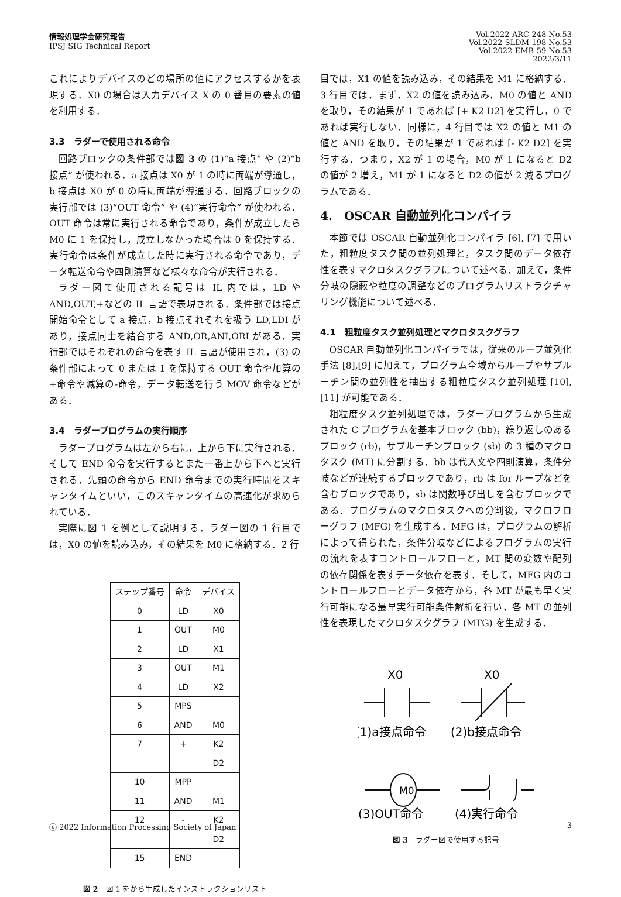情報処理学会研究報告
IPSJ SIG Technical Report
Vol.2022-ARC-248 No.53
Vol.2022-SLDM-198 No.53
Vol.2022-EMB-59 No.53
2022/3/11
これによりデバイスのどの場所の値にアクセスするかを表現する．X0 の場合は入力デバイス X の 0 番目の要素の値を利用する．
3.3　ラダーで使用される命令
回路ブロックの条件部では図 3 の (1)“a 接点” や (2)“b 接点” が使われる．a 接点は X0 が 1 の時に両端が導通し，b 接点は X0 が 0 の時に両端が導通する．回路ブロックの実行部では (3)“OUT 命令” や (4)“実行命令” が使われる．OUT 命令は常に実行される命令であり，条件が成立したら M0 に 1 を保持し，成立しなかった場合は 0 を保持する．実行命令は条件が成立した時に実行される命令であり，データ転送命令や四則演算など様々な命令が実行される．
ラダー図で使用される記号は IL 内では，LD や AND,OUT,+などの IL 言語で表現される．条件部では接点開始命令として a 接点，b 接点それぞれを扱う LD,LDI があり，接点同士を結合する AND,OR,ANI,ORI がある．実行部ではそれぞれの命令を表す IL 言語が使用され，(3) の条件部によって 0 または 1 を保持する OUT 命令や加算の+命令や減算の-命令，データ転送を行う MOV 命令などがある．
3.4　ラダープログラムの実行順序
ラダープログラムは左から右に，上から下に実行される．そして END 命令を実行するとまた一番上から下へと実行される．先頭の命令から END 命令までの実行時間をスキャンタイムといい，このスキャンタイムの高速化が求められている．
実際に図 1 を例として説明する．ラダー図の 1 行目では，X0 の値を読み込み，その結果を M0 に格納する．2 行
| ステップ番号 | 命令 | デバイス |
| --- | --- | --- |
| 0 | LD | X0 |
| 1 | OUT | M0 |
| 2 | LD | X1 |
| 3 | OUT | M1 |
| 4 | LD | X2 |
| 5 | MPS | |
| 6 | AND | M0 |
| 7 | + | K2 |
| | | D2 |
| 10 | MPP | |
| 11 | AND | M1 |
| 12 | - | K2 |
| | | D2 |
| 15 | END | |
図 2　図 1 をから生成したインストラクションリスト
目では，X1 の値を読み込み，その結果を M1 に格納する．3 行目では，まず，X2 の値を読み込み，M0 の値と AND を取り，その結果が 1 であれば [+ K2 D2] を実行し，0 であれば実行しない．同様に，4 行目では X2 の値と M1 の値と AND を取り，その結果が 1 であれば [- K2 D2] を実行する．つまり，X2 が 1 の場合，M0 が 1 になると D2 の値が 2 増え，M1 が 1 になると D2 の値が 2 減るプログラムである．
4.　OSCAR 自動並列化コンパイラ
本節では OSCAR 自動並列化コンパイラ [6], [7] で用いた，粗粒度タスク間の並列処理と，タスク間のデータ依存性を表すマクロタスクグラフについて述べる．加えて，条件分岐の隠蔽や粒度の調整などのプログラムリストラクチャリング機能について述べる．
4.1　粗粒度タスク並列処理とマクロタスクグラフ
OSCAR 自動並列化コンパイラでは，従来のループ並列化手法 [8],[9] に加えて，プログラム全域からループやサブルーチン間の並列性を抽出する粗粒度タスク並列処理 [10], [11] が可能である．
粗粒度タスク並列処理では，ラダープログラムから生成された C プログラムを基本ブロック (bb)，繰り返しのあるブロック (rb)，サブルーチンブロック (sb) の 3 種のマクロタスク (MT) に分割する．bb は代入文や四則演算，条件分岐などが連続するブロックであり，rb は for ループなどを含むブロックであり，sb は関数呼び出しを含むブロックである．プログラムのマクロタスクへの分割後，マクロフローグラフ (MFG) を生成する．MFG は，プログラムの解析によって得られた，条件分岐などによるプログラムの実行の流れを表すコントロールフローと，MT 間の変数や配列の依存関係を表すデータ依存を表す．そして，MFG 内のコントロールフローとデータ依存から，各 MT が最も早く実行可能になる最早実行可能条件解析を行い，各 MT の並列性を表現したマクロタスクグラフ (MTG) を生成する．
X0
X0
M0
(1)a接点命令
(2)b接点命令
(3)OUT命令
(4)実行命令
図 3　ラダー図で使用する記号
ⓒ 2022 Information Processing Society of Japan 3